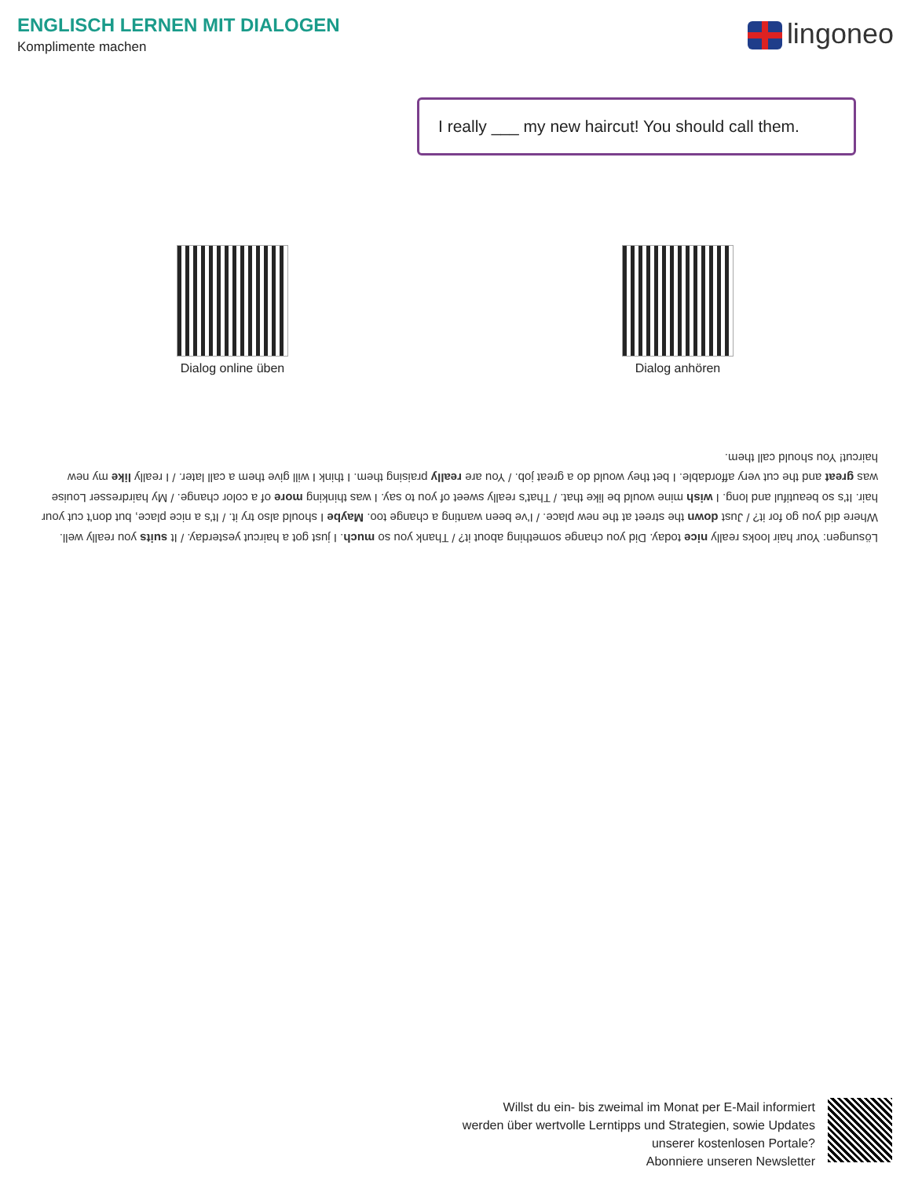ENGLISCH LERNEN MIT DIALOGEN
Komplimente machen
lingoneo
I really ___ my new haircut! You should call them.
Dialog online üben
Dialog anhören
Lösungen: Your hair looks really nice today. Did you change something about it? / Thank you so much. I just got a haircut yesterday. / It suits you really well. Where did you go for it? / Just down the street at the new place. / I've been wanting a change too. Maybe I should also try it. / It's a nice place, but don't cut your hair. It's so beautiful and long. I wish mine would be like that. / That's really sweet of you to say. I was thinking more of a color change. / My hairdresser Louise was great and the cut very affordable. I bet they would do a great job. / You are really praising them. I think I will give them a call later. / I really like my new haircut! You should call them.
Willst du ein- bis zweimal im Monat per E-Mail informiert
werden über wertvolle Lerntipps und Strategien, sowie Updates
unserer kostenlosen Portale?
Abonniere unseren Newsletter